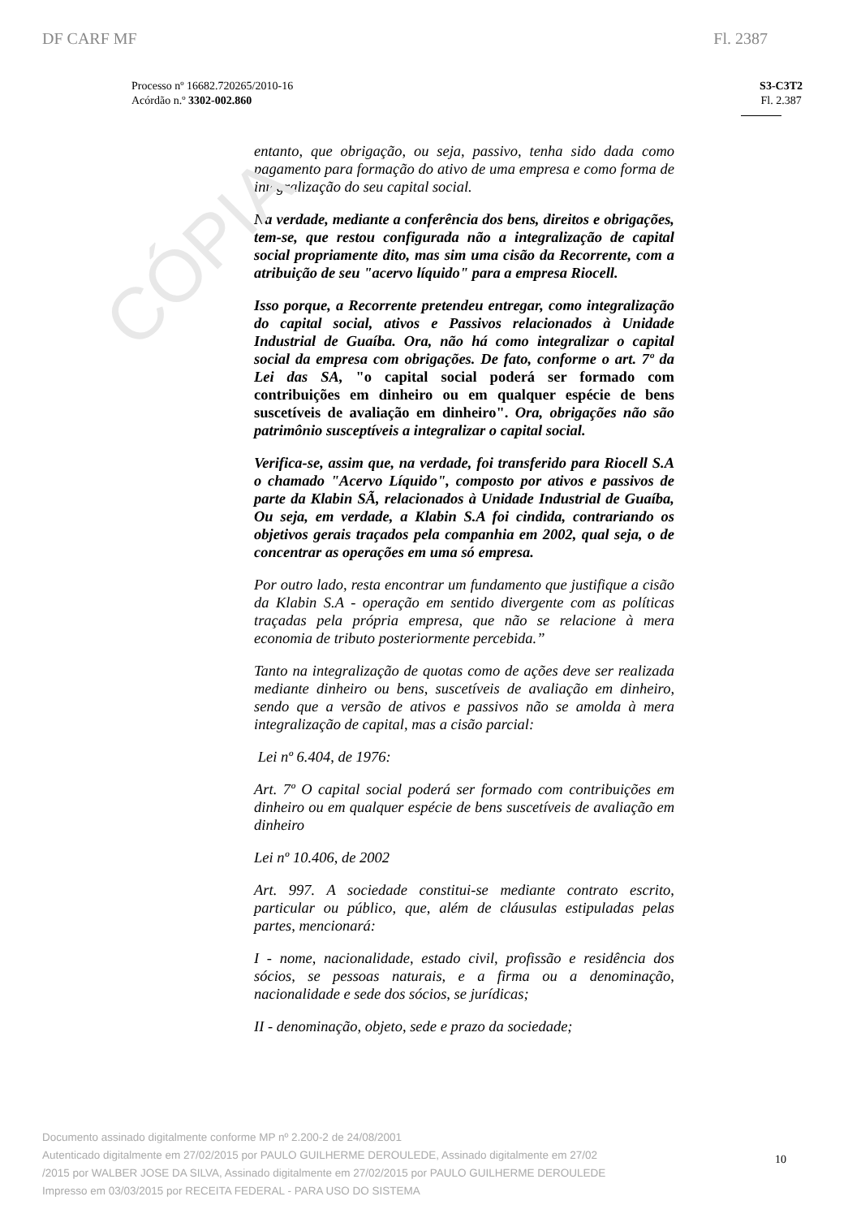CÓPIA
DF CARF MF Fl. 2387
Processo nº 16682.720265/2010-16
Acórdão n.º 3302-002.860
S3-C3T2
Fl. 2.387
entanto, que obrigação, ou seja, passivo, tenha sido dada como pagamento para formação do ativo de uma empresa e como forma de integralização do seu capital social.
Na verdade, mediante a conferência dos bens, direitos e obrigações, tem-se, que restou configurada não a integralização de capital social propriamente dito, mas sim uma cisão da Recorrente, com a atribuição de seu "acervo líquido" para a empresa Riocell.
Isso porque, a Recorrente pretendeu entregar, como integralização do capital social, ativos e Passivos relacionados à Unidade Industrial de Guaíba. Ora, não há como integralizar o capital social da empresa com obrigações. De fato, conforme o art. 7º da Lei das SA, "o capital social poderá ser formado com contribuições em dinheiro ou em qualquer espécie de bens suscetíveis de avaliação em dinheiro". Ora, obrigações não são patrimônio susceptíveis a integralizar o capital social.
Verifica-se, assim que, na verdade, foi transferido para Riocell S.A o chamado "Acervo Líquido", composto por ativos e passivos de parte da Klabin SÃ, relacionados à Unidade Industrial de Guaíba, Ou seja, em verdade, a Klabin S.A foi cindida, contrariando os objetivos gerais traçados pela companhia em 2002, qual seja, o de concentrar as operações em uma só empresa.
Por outro lado, resta encontrar um fundamento que justifique a cisão da Klabin S.A - operação em sentido divergente com as políticas traçadas pela própria empresa, que não se relacione à mera economia de tributo posteriormente percebida.”
Tanto na integralização de quotas como de ações deve ser realizada mediante dinheiro ou bens, suscetíveis de avaliação em dinheiro, sendo que a versão de ativos e passivos não se amolda à mera integralização de capital, mas a cisão parcial:
Lei nº 6.404, de 1976:
Art. 7º O capital social poderá ser formado com contribuições em dinheiro ou em qualquer espécie de bens suscetíveis de avaliação em dinheiro
Lei nº 10.406, de 2002
Art. 997. A sociedade constitui-se mediante contrato escrito, particular ou público, que, além de cláusulas estipuladas pelas partes, mencionará:
I - nome, nacionalidade, estado civil, profissão e residência dos sócios, se pessoas naturais, e a firma ou a denominação, nacionalidade e sede dos sócios, se jurídicas;
II - denominação, objeto, sede e prazo da sociedade;
Documento assinado digitalmente conforme MP nº 2.200-2 de 24/08/2001
Autenticado digitalmente em 27/02/2015 por PAULO GUILHERME DEROULEDE, Assinado digitalmente em 27/02
/2015 por WALBER JOSE DA SILVA, Assinado digitalmente em 27/02/2015 por PAULO GUILHERME DEROULEDE
Impresso em 03/03/2015 por RECEITA FEDERAL - PARA USO DO SISTEMA
10